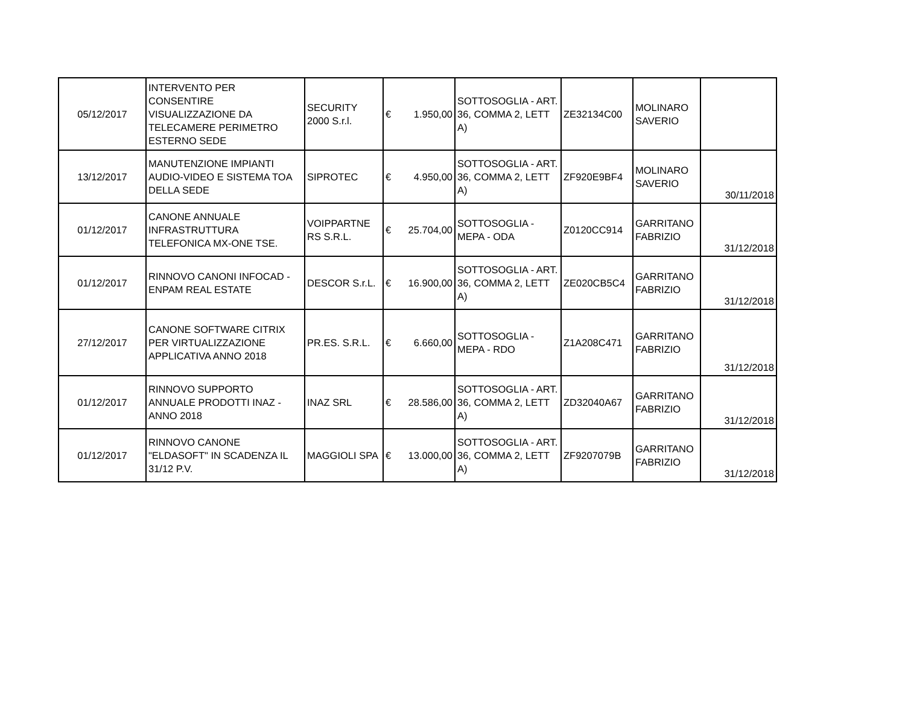| 05/12/2017 | INTERVENTO PER CONSENTIRE VISUALIZZAZIONE DA TELECAMERE PERIMETRO ESTERNO SEDE | SECURITY 2000 S.r.l. | € 1.950,00 | SOTTOSOGLIA - ART. 36, COMMA 2, LETT A) | ZE32134C00 | MOLINARO SAVERIO | |
| 13/12/2017 | MANUTENZIONE IMPIANTI AUDIO-VIDEO E SISTEMA TOA DELLA SEDE | SIPROTEC | € 4.950,00 | SOTTOSOGLIA - ART. 36, COMMA 2, LETT A) | ZF920E9BF4 | MOLINARO SAVERIO | 30/11/2018 |
| 01/12/2017 | CANONE ANNUALE INFRASTRUTTURA TELEFONICA MX-ONE TSE. | VOIPPARTNE RS S.R.L. | € 25.704,00 | SOTTOSOGLIA - MEPA - ODA | Z0120CC914 | GARRITANO FABRIZIO | 31/12/2018 |
| 01/12/2017 | RINNOVO CANONI INFOCAD - ENPAM REAL ESTATE | DESCOR S.r.L. | € 16.900,00 | SOTTOSOGLIA - ART. 36, COMMA 2, LETT A) | ZE020CB5C4 | GARRITANO FABRIZIO | 31/12/2018 |
| 27/12/2017 | CANONE SOFTWARE CITRIX PER VIRTUALIZZAZIONE APPLICATIVA ANNO 2018 | PR.ES. S.R.L. | € 6.660,00 | SOTTOSOGLIA - MEPA - RDO | Z1A208C471 | GARRITANO FABRIZIO | 31/12/2018 |
| 01/12/2017 | RINNOVO SUPPORTO ANNUALE PRODOTTI INAZ - ANNO 2018 | INAZ SRL | € 28.586,00 | SOTTOSOGLIA - ART. 36, COMMA 2, LETT A) | ZD32040A67 | GARRITANO FABRIZIO | 31/12/2018 |
| 01/12/2017 | RINNOVO CANONE "ELDASOFT" IN SCADENZA IL 31/12 P.V. | MAGGIOLI SPA | € 13.000,00 | SOTTOSOGLIA - ART. 36, COMMA 2, LETT A) | ZF9207079B | GARRITANO FABRIZIO | 31/12/2018 |